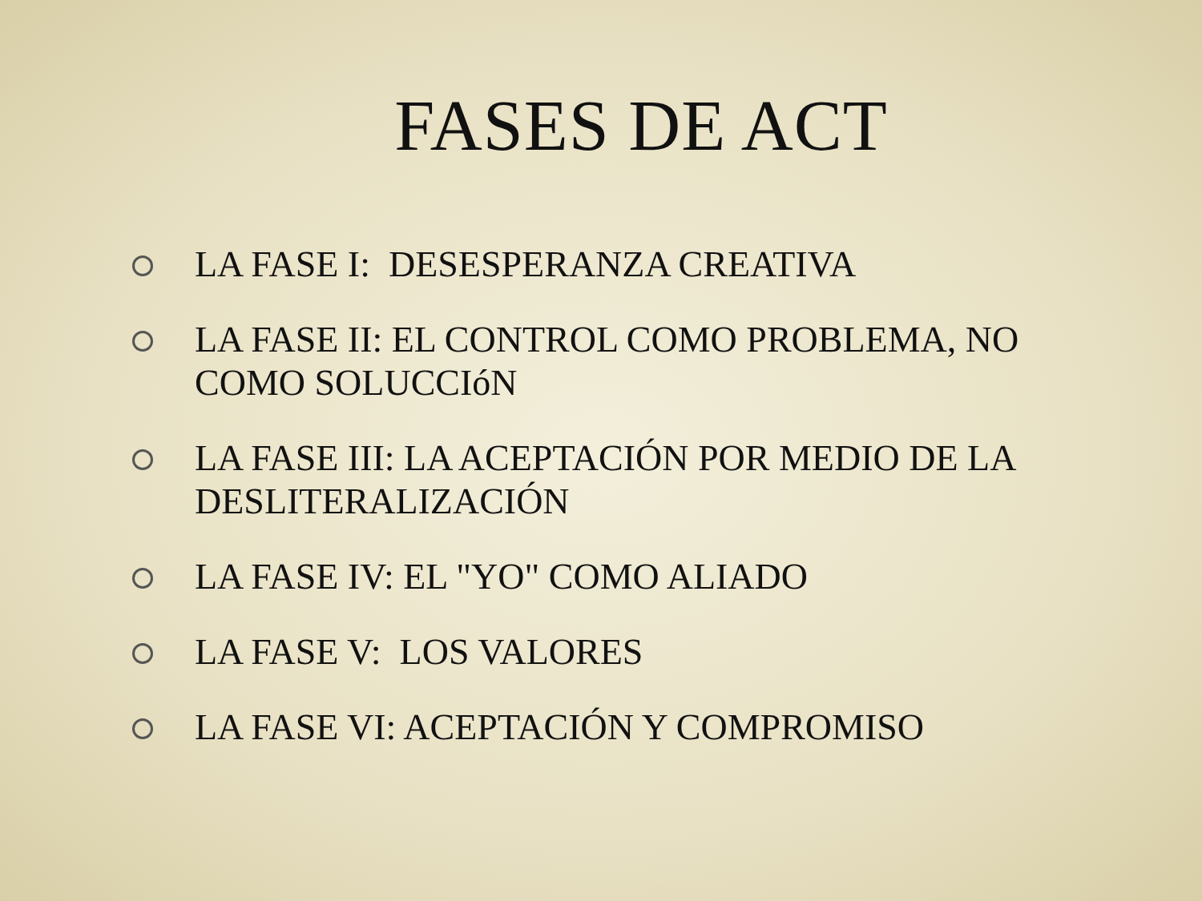FASES DE ACT
LA FASE I: DESESPERANZA CREATIVA
LA FASE II: EL CONTROL COMO PROBLEMA, NO COMO SOLUCCIóN
LA FASE III: LA ACEPTACIÓN POR MEDIO DE LA DESLITERALIZACIÓN
LA FASE IV: EL "YO" COMO ALIADO
LA FASE V: LOS VALORES
LA FASE VI: ACEPTACIÓN Y COMPROMISO